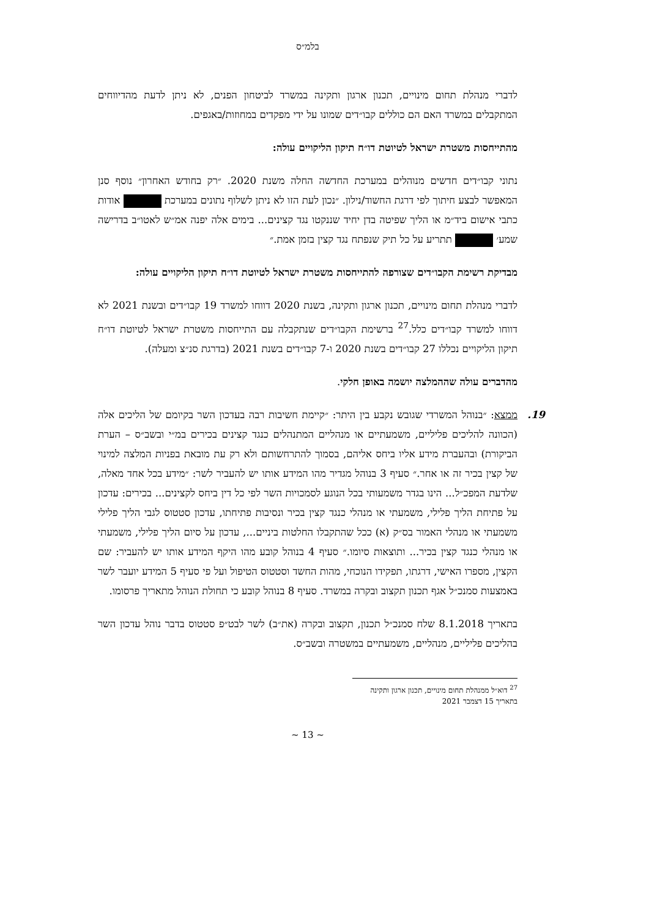בלמ״ס
לדברי מנהלת תחום מינויים, תכנון ארגון ותקינה במשרד לביטחון הפנים, לא ניתן לדעת מהדיווחים המתקבלים במשרד האם הם כוללים קבו״דים שמונו על ידי מפקדים במחוזות/באגפים.
מהתייחסות משטרת ישראל לטיוטת דו״ח תיקון הליקויים עולה:
נתוני קבו״דים חדשים מנוהלים במערכת החדשה החלה משנת 2020. ״רק בחודש האחרון״ נוסף סנן המאפשר לבצע חיתוך לפי דרגת החשוד/נילון. ״נכון לעת הזו לא ניתן לשלוף נתונים במערכת אודות כתבי אישום ביד״מ או הליך שפיטה בדן יחיד שננקטו נגד קצינים... בימים אלה יפנה אמ״ש לאטו״ב בדרישה שמע׳ תתריע על כל תיק שנפתח נגד קצין בזמן אמת.״
מבדיקת רשימת הקבו״דים שצורפה להתייחסות משטרת ישראל לטיוטת דו״ח תיקון הליקויים עולה:
לדברי מנהלת תחום מינויים, תכנון ארגון ותקינה, בשנת 2020 דווחו למשרד 19 קבו״דים ובשנת 2021 לא דווחו למשרד קבו״דים כלל.<sup>27</sup> ברשימת הקבו״דים שנתקבלה עם התייחסות משטרת ישראל לטיוטת דו״ח תיקון הליקויים נכללו 27 קבו״דים בשנת 2020 ו-7 קבו״דים בשנת 2021 (בדרגת סנ״צ ומעלה).
מהדברים עולה שההמלצה יושמה באופן חלקי.
19. ממצא: ״בנוהל המשרדי שגובש נקבע בין היתר: ״קיימת חשיבות רבה בעדכון השר בקיומם של הליכים אלה (הכוונה להליכים פליליים, משמעתיים או מנהליים המתנהלים כנגד קצינים בכירים במ״י ובשב״ס – הערת הביקורת) ובהעברת מידע אליו ביחס אליהם, בסמוך להתרחשותם ולא רק עת מובאת בפניות המלצה למינוי של קצין בכיר זה או אחר.״ סעיף 3 בנוהל מגדיר מהו המידע אותו יש להעביר לשר: ״מידע בכל אחד מאלה, שלדעת המפכ״ל... הינו בגדר משמעותי בכל הנוגע לסמכויות השר לפי כל דין ביחס לקצינים... בכירים: עדכון על פתיחת הליך פלילי, משמעתי או מנהלי כנגד קצין בכיר ונסיבות פתיחתו, עדכון סטטוס לגבי הליך פלילי משמעתי או מנהלי האמור בס״ק (א) ככל שהתקבלו החלטות ביניים..., עדכון על סיום הליך פלילי, משמעתי או מנהלי כנגד קצין בכיר... ותוצאות סיומו.״ סעיף 4 בנוהל קובע מהו היקף המידע אותו יש להעביר: שם הקצין, מספרו האישי, דרגתו, תפקידו הנוכחי, מהות החשד וסטטוס הטיפול ועל פי סעיף 5 המידע יועבר לשר באמצעות סמנכ״ל אגף תכנון תקצוב ובקרה במשרד. סעיף 8 בנוהל קובע כי תחולת הנוהל מתאריך פרסומו.
בתאריך 8.1.2018 שלח סמנכ״ל תכנון, תקצוב ובקרה (את״ב) לשר לבט״פ סטטוס בדבר נוהל עדכון השר בהליכים פליליים, מנהליים, משמעתיים במשטרה ובשב״ס.
<sup>27</sup> דוא״ל ממנהלת תחום מינויים, תכנון ארגון ותקינה בתאריך 15 דצמבר 2021
~ 13 ~